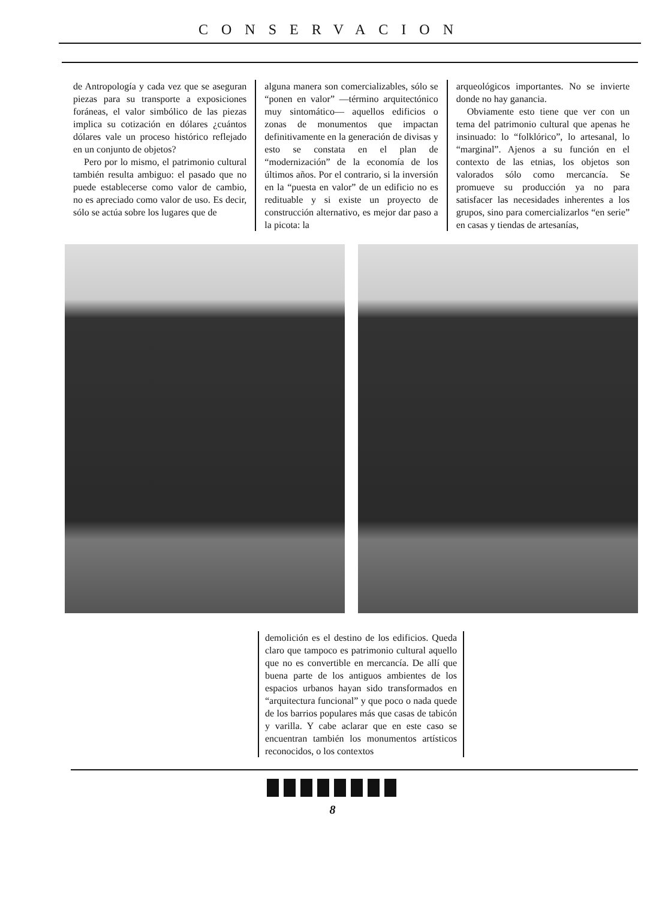CONSERVACION
de Antropología y cada vez que se aseguran piezas para su transporte a exposiciones foráneas, el valor simbólico de las piezas implica su cotización en dólares ¿cuántos dólares vale un proceso histórico reflejado en un conjunto de objetos?
Pero por lo mismo, el patrimonio cultural también resulta ambiguo: el pasado que no puede establecerse como valor de cambio, no es apreciado como valor de uso. Es decir, sólo se actúa sobre los lugares que de
alguna manera son comercializables, sólo se “ponen en valor” —término arquitectónico muy sintomático— aquellos edificios o zonas de monumentos que impactan definitivamente en la generación de divisas y esto se constata en el plan de “modernización” de la economía de los últimos años. Por el contrario, si la inversión en la “puesta en valor” de un edificio no es redituable y si existe un proyecto de construcción alternativo, es mejor dar paso a la picota: la
arqueológicos importantes. No se invierte donde no hay ganancia.
Obviamente esto tiene que ver con un tema del patrimonio cultural que apenas he insinuado: lo “folklórico”, lo artesanal, lo “marginal”. Ajenos a su función en el contexto de las etnias, los objetos son valorados sólo como mercancía. Se promueve su producción ya no para satisfacer las necesidades inherentes a los grupos, sino para comercializarlos “en serie” en casas y tiendas de artesanías,
demolición es el destino de los edificios. Queda claro que tampoco es patrimonio cultural aquello que no es convertible en mercancía. De allí que buena parte de los antiguos ambientes de los espacios urbanos hayan sido transformados en “arquitectura funcional” y que poco o nada quede de los barrios populares más que casas de tabicón y varilla. Y cabe aclarar que en este caso se encuentran también los monumentos artísticos reconocidos, o los contextos
8